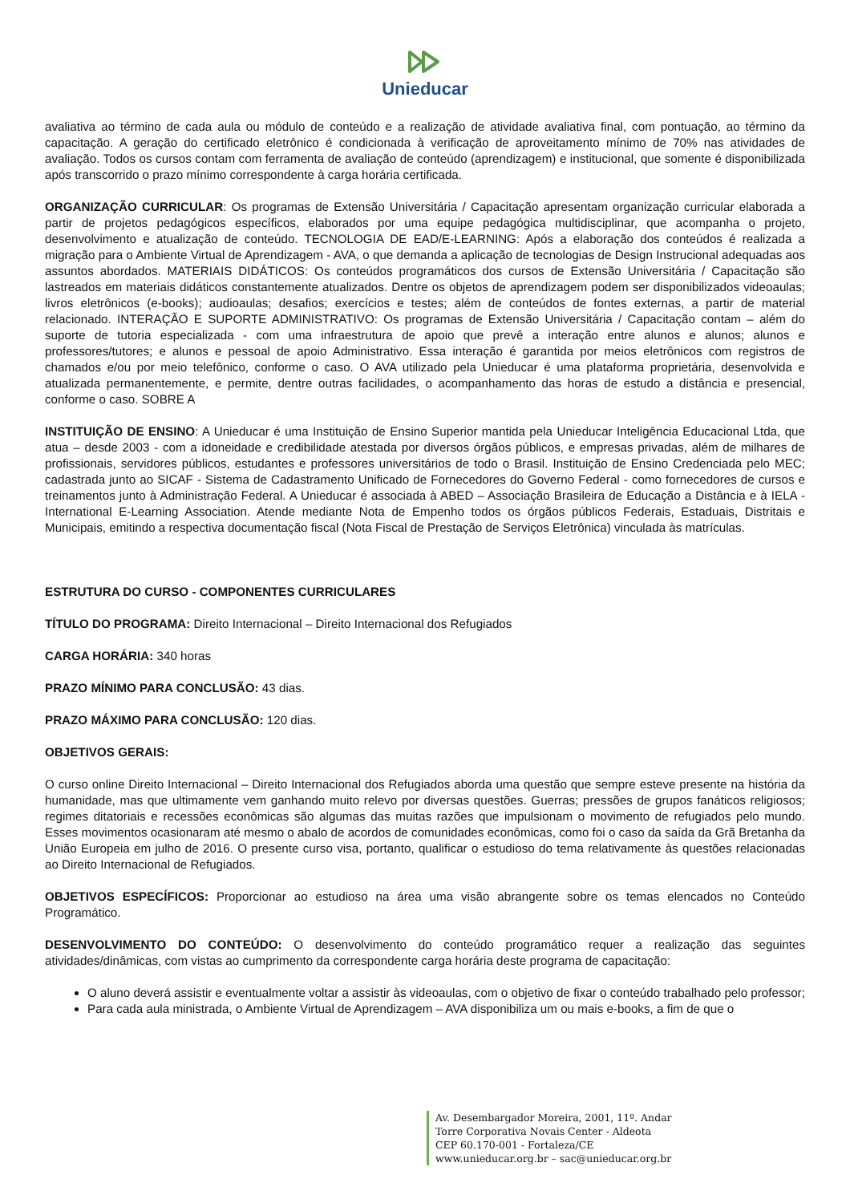Unieducar
avaliativa ao término de cada aula ou módulo de conteúdo e a realização de atividade avaliativa final, com pontuação, ao término da capacitação. A geração do certificado eletrônico é condicionada à verificação de aproveitamento mínimo de 70% nas atividades de avaliação. Todos os cursos contam com ferramenta de avaliação de conteúdo (aprendizagem) e institucional, que somente é disponibilizada após transcorrido o prazo mínimo correspondente à carga horária certificada.
ORGANIZAÇÃO CURRICULAR: Os programas de Extensão Universitária / Capacitação apresentam organização curricular elaborada a partir de projetos pedagógicos específicos, elaborados por uma equipe pedagógica multidisciplinar, que acompanha o projeto, desenvolvimento e atualização de conteúdo. TECNOLOGIA DE EAD/E-LEARNING: Após a elaboração dos conteúdos é realizada a migração para o Ambiente Virtual de Aprendizagem - AVA, o que demanda a aplicação de tecnologias de Design Instrucional adequadas aos assuntos abordados. MATERIAIS DIDÁTICOS: Os conteúdos programáticos dos cursos de Extensão Universitária / Capacitação são lastreados em materiais didáticos constantemente atualizados. Dentre os objetos de aprendizagem podem ser disponibilizados videoaulas; livros eletrônicos (e-books); audioaulas; desafios; exercícios e testes; além de conteúdos de fontes externas, a partir de material relacionado. INTERAÇÃO E SUPORTE ADMINISTRATIVO: Os programas de Extensão Universitária / Capacitação contam – além do suporte de tutoria especializada - com uma infraestrutura de apoio que prevê a interação entre alunos e alunos; alunos e professores/tutores; e alunos e pessoal de apoio Administrativo. Essa interação é garantida por meios eletrônicos com registros de chamados e/ou por meio telefônico, conforme o caso. O AVA utilizado pela Unieducar é uma plataforma proprietária, desenvolvida e atualizada permanentemente, e permite, dentre outras facilidades, o acompanhamento das horas de estudo a distância e presencial, conforme o caso. SOBRE A
INSTITUIÇÃO DE ENSINO: A Unieducar é uma Instituição de Ensino Superior mantida pela Unieducar Inteligência Educacional Ltda, que atua – desde 2003 - com a idoneidade e credibilidade atestada por diversos órgãos públicos, e empresas privadas, além de milhares de profissionais, servidores públicos, estudantes e professores universitários de todo o Brasil. Instituição de Ensino Credenciada pelo MEC; cadastrada junto ao SICAF - Sistema de Cadastramento Unificado de Fornecedores do Governo Federal - como fornecedores de cursos e treinamentos junto à Administração Federal. A Unieducar é associada à ABED – Associação Brasileira de Educação a Distância e à IELA - International E-Learning Association. Atende mediante Nota de Empenho todos os órgãos públicos Federais, Estaduais, Distritais e Municipais, emitindo a respectiva documentação fiscal (Nota Fiscal de Prestação de Serviços Eletrônica) vinculada às matrículas.
ESTRUTURA DO CURSO - COMPONENTES CURRICULARES
TÍTULO DO PROGRAMA: Direito Internacional – Direito Internacional dos Refugiados
CARGA HORÁRIA: 340 horas
PRAZO MÍNIMO PARA CONCLUSÃO: 43 dias.
PRAZO MÁXIMO PARA CONCLUSÃO: 120 dias.
OBJETIVOS GERAIS:
O curso online Direito Internacional – Direito Internacional dos Refugiados aborda uma questão que sempre esteve presente na história da humanidade, mas que ultimamente vem ganhando muito relevo por diversas questões. Guerras; pressões de grupos fanáticos religiosos; regimes ditatoriais e recessões econômicas são algumas das muitas razões que impulsionam o movimento de refugiados pelo mundo. Esses movimentos ocasionaram até mesmo o abalo de acordos de comunidades econômicas, como foi o caso da saída da Grã Bretanha da União Europeia em julho de 2016. O presente curso visa, portanto, qualificar o estudioso do tema relativamente às questões relacionadas ao Direito Internacional de Refugiados.
OBJETIVOS ESPECÍFICOS: Proporcionar ao estudioso na área uma visão abrangente sobre os temas elencados no Conteúdo Programático.
DESENVOLVIMENTO DO CONTEÚDO: O desenvolvimento do conteúdo programático requer a realização das seguintes atividades/dinâmicas, com vistas ao cumprimento da correspondente carga horária deste programa de capacitação:
O aluno deverá assistir e eventualmente voltar a assistir às videoaulas, com o objetivo de fixar o conteúdo trabalhado pelo professor;
Para cada aula ministrada, o Ambiente Virtual de Aprendizagem – AVA disponibiliza um ou mais e-books, a fim de que o
Av. Desembargador Moreira, 2001, 11º. Andar
Torre Corporativa Novais Center - Aldeota
CEP 60.170-001 - Fortaleza/CE
www.unieducar.org.br – sac@unieducar.org.br